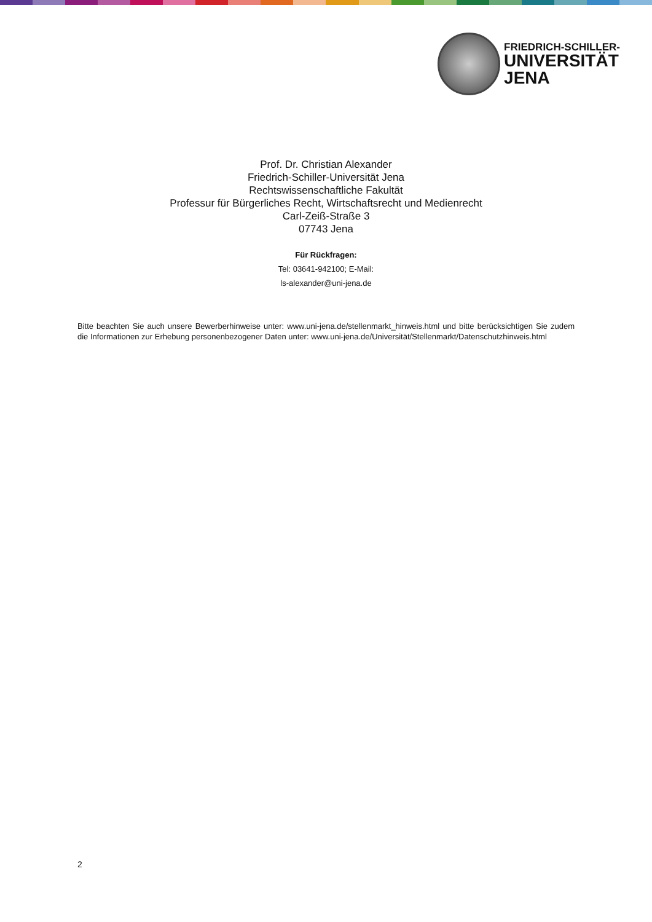FRIEDRICH-SCHILLER-
UNIVERSITÄT
JENA
Prof. Dr. Christian Alexander
Friedrich-Schiller-Universität Jena
Rechtswissenschaftliche Fakultät
Professur für Bürgerliches Recht, Wirtschaftsrecht und Medienrecht
Carl-Zeiß-Straße 3
07743 Jena
Für Rückfragen:
Tel: 03641-942100; E-Mail:
ls-alexander@uni-jena.de
Bitte beachten Sie auch unsere Bewerberhinweise unter: www.uni-jena.de/stellenmarkt_hinweis.html und bitte berücksichtigen Sie zudem die Informationen zur Erhebung personenbezogener Daten unter: www.uni-jena.de/Universität/Stellenmarkt/Datenschutzhinweis.html
2